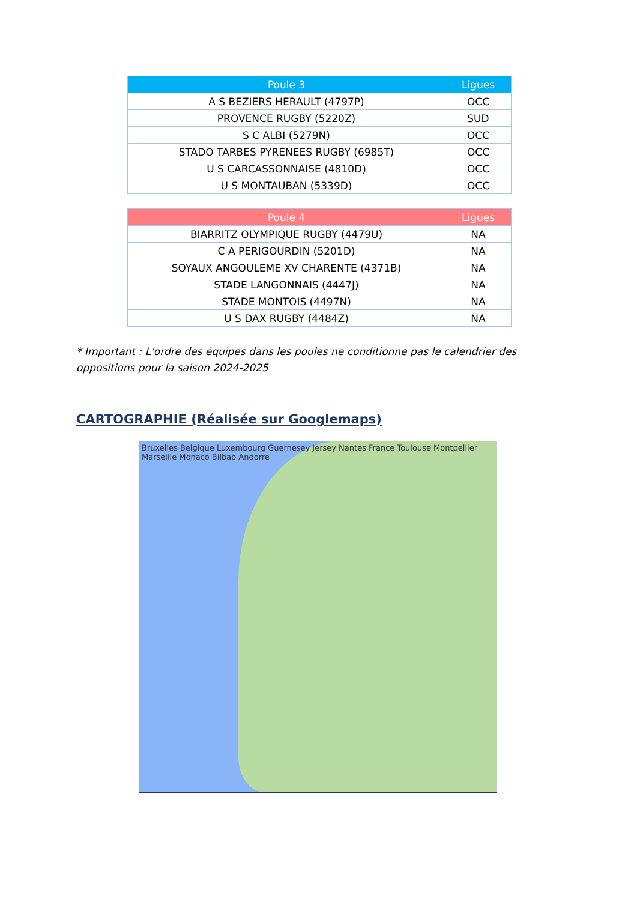| Poule 3 | Ligues |
| --- | --- |
| A S BEZIERS HERAULT (4797P) | OCC |
| PROVENCE RUGBY (5220Z) | SUD |
| S C ALBI (5279N) | OCC |
| STADO TARBES PYRENEES RUGBY (6985T) | OCC |
| U S CARCASSONNAISE (4810D) | OCC |
| U S MONTAUBAN (5339D) | OCC |
| Poule 4 | Ligues |
| --- | --- |
| BIARRITZ OLYMPIQUE RUGBY (4479U) | NA |
| C A PERIGOURDIN (5201D) | NA |
| SOYAUX ANGOULEME XV CHARENTE (4371B) | NA |
| STADE LANGONNAIS (4447J) | NA |
| STADE MONTOIS (4497N) | NA |
| U S DAX RUGBY (4484Z) | NA |
* Important : L'ordre des équipes dans les poules ne conditionne pas le calendrier des oppositions pour la saison 2024-2025
CARTOGRAPHIE (Réalisée sur Googlemaps)
Bruxelles Belgique Luxembourg Guernesey Jersey Nantes France Toulouse Montpellier Marseille Monaco Bilbao Andorre